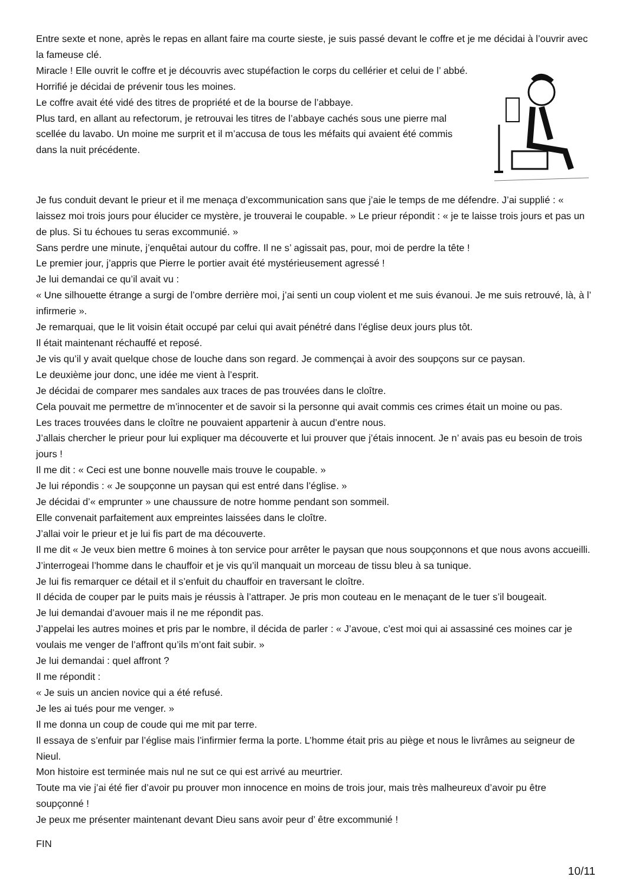Entre sexte et none, après le repas en allant faire ma courte sieste, je suis passé devant le coffre et je me décidai à l’ouvrir avec la fameuse clé.
Miracle ! Elle ouvrit le coffre et je découvris avec stupéfaction le corps du cellérier et celui de l’ abbé. Horrifié je décidai de prévenir tous les moines.
Le coffre avait été vidé des titres de propriété et de la bourse de l’abbaye.
Plus tard, en allant au refectorum, je retrouvai les titres de l’abbaye cachés sous une pierre mal scellée du lavabo. Un moine me surprit et il m’accusa de tous les méfaits qui avaient été commis dans la nuit précédente.
Je fus conduit devant le prieur et il me menaça d’excommunication sans que j’aie le temps de me défendre. J’ai supplié : « laissez moi trois jours pour élucider ce mystère, je trouverai le coupable. » Le prieur répondit : « je te laisse trois jours et pas un de plus. Si tu échoues tu seras excommunié. »
Sans perdre une minute, j’enquêtai autour du coffre. Il ne s’ agissait pas, pour, moi de perdre la tête !
Le premier jour, j’appris que Pierre le portier avait été mystérieusement agressé !
Je lui demandai ce qu’il avait vu :
« Une silhouette étrange a surgi de l’ombre derrière moi, j’ai senti un coup violent et me suis évanoui. Je me suis retrouvé, là, à l’ infirmerie ».
Je remarquai, que le lit voisin était occupé par celui qui avait pénétré dans l’église deux jours plus tôt.
Il était maintenant réchauffé et reposé.
Je vis qu’il y avait quelque chose de louche dans son regard. Je commençai à avoir des soupçons sur ce paysan.
Le deuxième jour donc, une idée me vient à l’esprit.
Je décidai de comparer mes sandales aux traces de pas trouvées dans le cloître.
Cela pouvait me permettre de m’innocenter et de savoir si la personne qui avait commis ces crimes était un moine ou pas.
Les traces trouvées dans le cloître ne pouvaient appartenir à aucun d’entre nous.
J’allais chercher le prieur pour lui expliquer ma découverte et lui prouver que j’étais innocent. Je n’ avais pas eu besoin de trois jours !
Il me dit : « Ceci est une bonne nouvelle mais trouve le coupable. »
Je lui répondis : « Je soupçonne un paysan qui est entré dans l’église. »
Je décidai d’« emprunter » une chaussure de notre homme pendant son sommeil.
Elle convenait parfaitement aux empreintes laissées dans le cloître.
J’allai voir le prieur et je lui fis part de ma découverte.
Il me dit « Je veux bien mettre 6 moines à ton service pour arrêter le paysan que nous soupçonnons et que nous avons accueilli.
J’interrogeai l’homme dans le chauffoir et je vis qu’il manquait un morceau de tissu bleu à sa tunique.
Je lui fis remarquer ce détail et il s’enfuit du chauffoir en traversant le cloître.
Il décida de couper par le puits mais je réussis à l’attraper. Je pris mon couteau en le menaçant de le tuer s’il bougeait.
Je lui demandai d’avouer mais il ne me répondit pas.
J’appelai les autres moines et pris par le nombre, il décida de parler : « J’avoue, c’est moi qui ai assassiné ces moines car je voulais me venger de l’affront qu’ils m’ont fait subir. »
Je lui demandai : quel affront ?
Il me répondit :
« Je suis un ancien novice qui a été refusé.
Je les ai tués pour me venger. »
Il me donna un coup de coude qui me mit par terre.
Il essaya de s’enfuir par l’église mais l’infirmier ferma la porte. L’homme était pris au piège et nous le livrâmes au seigneur de Nieul.
Mon histoire est terminée mais nul ne sut ce qui est arrivé au meurtrier.
Toute ma vie j’ai été fier d’avoir pu prouver mon innocence en moins de trois jour, mais très malheureux d’avoir pu être soupçonné !
Je peux me présenter maintenant devant Dieu sans avoir peur d’ être excommunié !
FIN
10/11